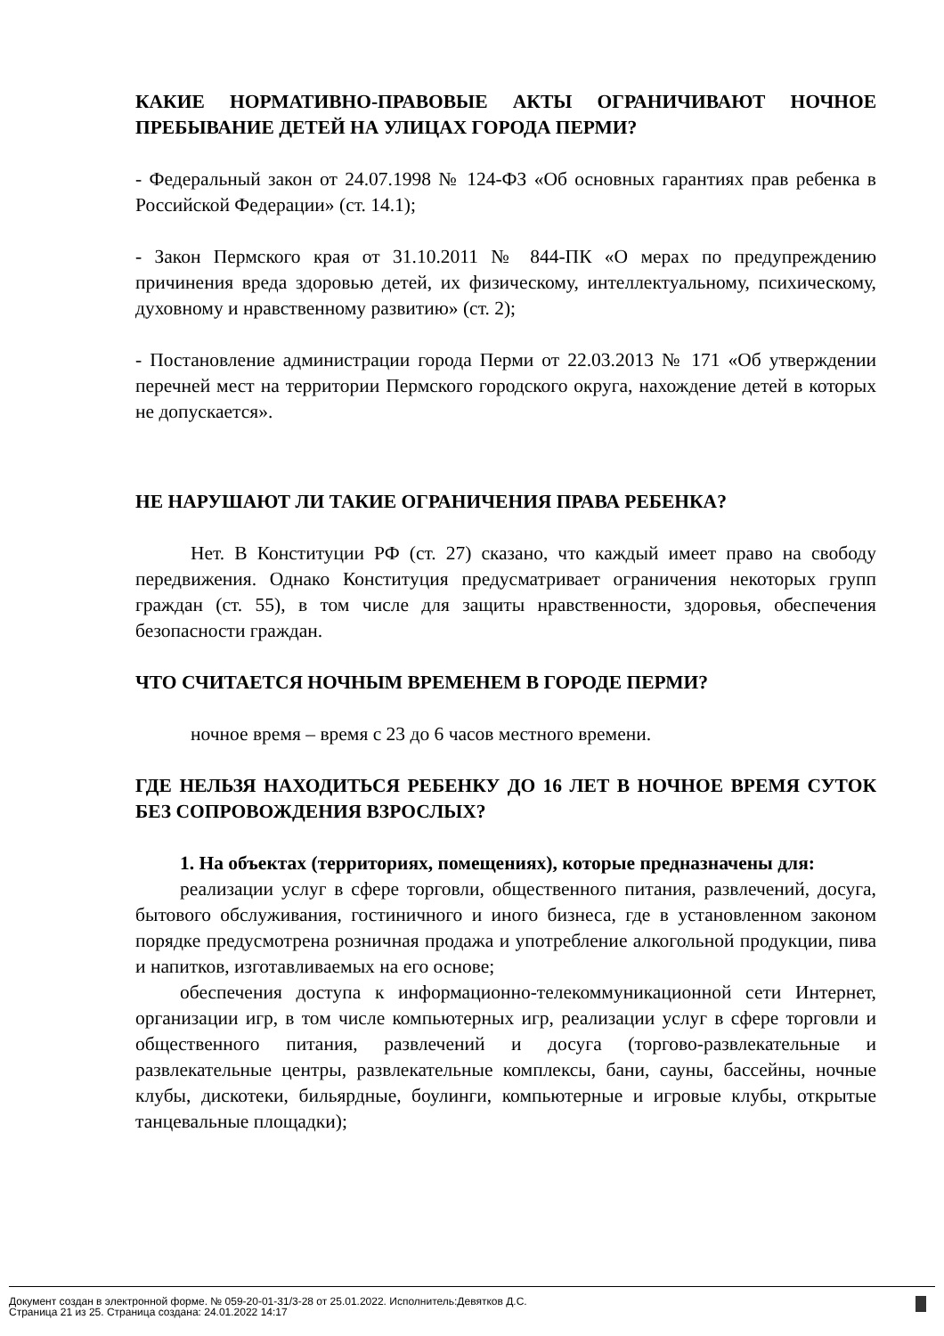КАКИЕ НОРМАТИВНО-ПРАВОВЫЕ АКТЫ ОГРАНИЧИВАЮТ НОЧНОЕ ПРЕБЫВАНИЕ ДЕТЕЙ НА УЛИЦАХ ГОРОДА ПЕРМИ?
- Федеральный закон от 24.07.1998 № 124-ФЗ «Об основных гарантиях прав ребенка в Российской Федерации» (ст. 14.1);
- Закон Пермского края от 31.10.2011 № 844-ПК «О мерах по предупреждению причинения вреда здоровью детей, их физическому, интеллектуальному, психическому, духовному и нравственному развитию» (ст. 2);
- Постановление администрации города Перми от 22.03.2013 № 171 «Об утверждении перечней мест на территории Пермского городского округа, нахождение детей в которых не допускается».
НЕ НАРУШАЮТ ЛИ ТАКИЕ ОГРАНИЧЕНИЯ ПРАВА РЕБЕНКА?
Нет. В Конституции РФ (ст. 27) сказано, что каждый имеет право на свободу передвижения. Однако Конституция предусматривает ограничения некоторых групп граждан (ст. 55), в том числе для защиты нравственности, здоровья, обеспечения безопасности граждан.
ЧТО СЧИТАЕТСЯ НОЧНЫМ ВРЕМЕНЕМ В ГОРОДЕ ПЕРМИ?
ночное время – время с 23 до 6 часов местного времени.
ГДЕ НЕЛЬЗЯ НАХОДИТЬСЯ РЕБЕНКУ ДО 16 ЛЕТ В НОЧНОЕ ВРЕМЯ СУТОК БЕЗ СОПРОВОЖДЕНИЯ ВЗРОСЛЫХ?
1. На объектах (территориях, помещениях), которые предназначены для:
реализации услуг в сфере торговли, общественного питания, развлечений, досуга, бытового обслуживания, гостиничного и иного бизнеса, где в установленном законом порядке предусмотрена розничная продажа и употребление алкогольной продукции, пива и напитков, изготавливаемых на его основе;
обеспечения доступа к информационно-телекоммуникационной сети Интернет, организации игр, в том числе компьютерных игр, реализации услуг в сфере торговли и общественного питания, развлечений и досуга (торгово-развлекательные и развлекательные центры, развлекательные комплексы, бани, сауны, бассейны, ночные клубы, дискотеки, бильярдные, боулинги, компьютерные и игровые клубы, открытые танцевальные площадки);
Документ создан в электронной форме. № 059-20-01-31/3-28 от 25.01.2022. Исполнитель:Девятков Д.С.
Страница 21 из 25. Страница создана: 24.01.2022 14:17